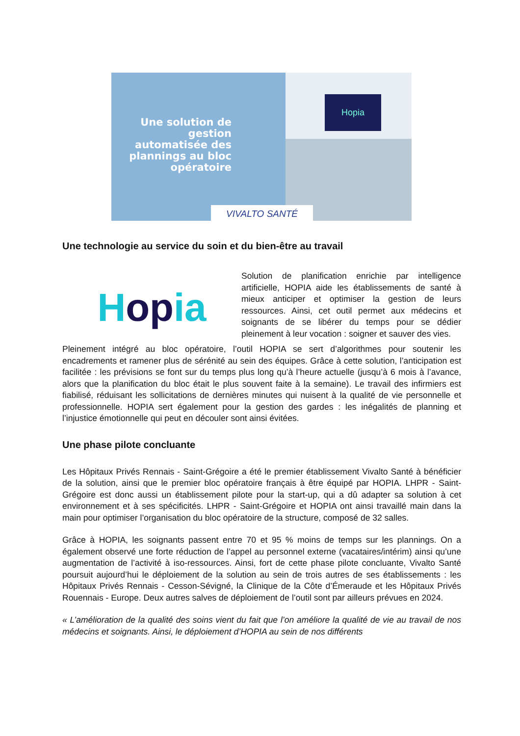Une solution de gestion automatisée des plannings au bloc opératoire
Hopia
VIVALTO SANTÉ
Une technologie au service du soin et du bien-être au travail
Hopia
Solution de planification enrichie par intelligence artificielle, HOPIA aide les établissements de santé à mieux anticiper et optimiser la gestion de leurs ressources. Ainsi, cet outil permet aux médecins et soignants de se libérer du temps pour se dédier pleinement à leur vocation : soigner et sauver des vies.
Pleinement intégré au bloc opératoire, l’outil HOPIA se sert d’algorithmes pour soutenir les encadrements et ramener plus de sérénité au sein des équipes. Grâce à cette solution, l’anticipation est facilitée : les prévisions se font sur du temps plus long qu’à l’heure actuelle (jusqu’à 6 mois à l’avance, alors que la planification du bloc était le plus souvent faite à la semaine). Le travail des infirmiers est fiabilisé, réduisant les sollicitations de dernières minutes qui nuisent à la qualité de vie personnelle et professionnelle. HOPIA sert également pour la gestion des gardes : les inégalités de planning et l’injustice émotionnelle qui peut en découler sont ainsi évitées.
Une phase pilote concluante
Les Hôpitaux Privés Rennais - Saint-Grégoire a été le premier établissement Vivalto Santé à bénéficier de la solution, ainsi que le premier bloc opératoire français à être équipé par HOPIA. LHPR - Saint-Grégoire est donc aussi un établissement pilote pour la start-up, qui a dû adapter sa solution à cet environnement et à ses spécificités. LHPR - Saint-Grégoire et HOPIA ont ainsi travaillé main dans la main pour optimiser l’organisation du bloc opératoire de la structure, composé de 32 salles.
Grâce à HOPIA, les soignants passent entre 70 et 95 % moins de temps sur les plannings. On a également observé une forte réduction de l’appel au personnel externe (vacataires/intérim) ainsi qu’une augmentation de l’activité à iso-ressources. Ainsi, fort de cette phase pilote concluante, Vivalto Santé poursuit aujourd’hui le déploiement de la solution au sein de trois autres de ses établissements : les Hôpitaux Privés Rennais - Cesson-Sévigné, la Clinique de la Côte d’Émeraude et les Hôpitaux Privés Rouennais - Europe. Deux autres salves de déploiement de l’outil sont par ailleurs prévues en 2024.
« L’amélioration de la qualité des soins vient du fait que l’on améliore la qualité de vie au travail de nos médecins et soignants. Ainsi, le déploiement d’HOPIA au sein de nos différents